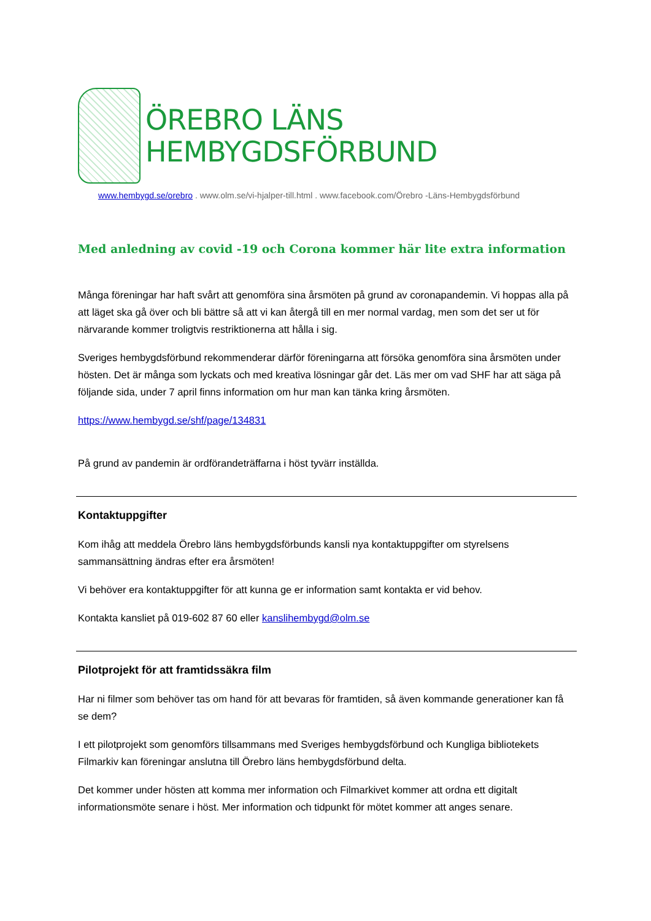ÖREBRO LÄNS
HEMBYGDSFÖRBUND
www.hembygd.se/orebro . www.olm.se/vi-hjalper-till.html . www.facebook.com/Örebro -Läns-Hembygdsförbund
Med anledning av covid -19 och Corona kommer här lite extra information
Många föreningar har haft svårt att genomföra sina årsmöten på grund av coronapandemin. Vi hoppas alla på att läget ska gå över och bli bättre så att vi kan återgå till en mer normal vardag, men som det ser ut för närvarande kommer troligtvis restriktionerna att hålla i sig.
Sveriges hembygdsförbund rekommenderar därför föreningarna att försöka genomföra sina årsmöten under hösten. Det är många som lyckats och med kreativa lösningar går det. Läs mer om vad SHF har att säga på följande sida, under 7 april finns information om hur man kan tänka kring årsmöten.
https://www.hembygd.se/shf/page/134831
På grund av pandemin är ordförandeträffarna i höst tyvärr inställda.
Kontaktuppgifter
Kom ihåg att meddela Örebro läns hembygdsförbunds kansli nya kontaktuppgifter om styrelsens sammansättning ändras efter era årsmöten!
Vi behöver era kontaktuppgifter för att kunna ge er information samt kontakta er vid behov.
Kontakta kansliet på 019-602 87 60 eller kanslihembygd@olm.se
Pilotprojekt för att framtidssäkra film
Har ni filmer som behöver tas om hand för att bevaras för framtiden, så även kommande generationer kan få se dem?
I ett pilotprojekt som genomförs tillsammans med Sveriges hembygdsförbund och Kungliga bibliotekets Filmarkiv kan föreningar anslutna till Örebro läns hembygdsförbund delta.
Det kommer under hösten att komma mer information och Filmarkivet kommer att ordna ett digitalt informationsmöte senare i höst. Mer information och tidpunkt för mötet kommer att anges senare.